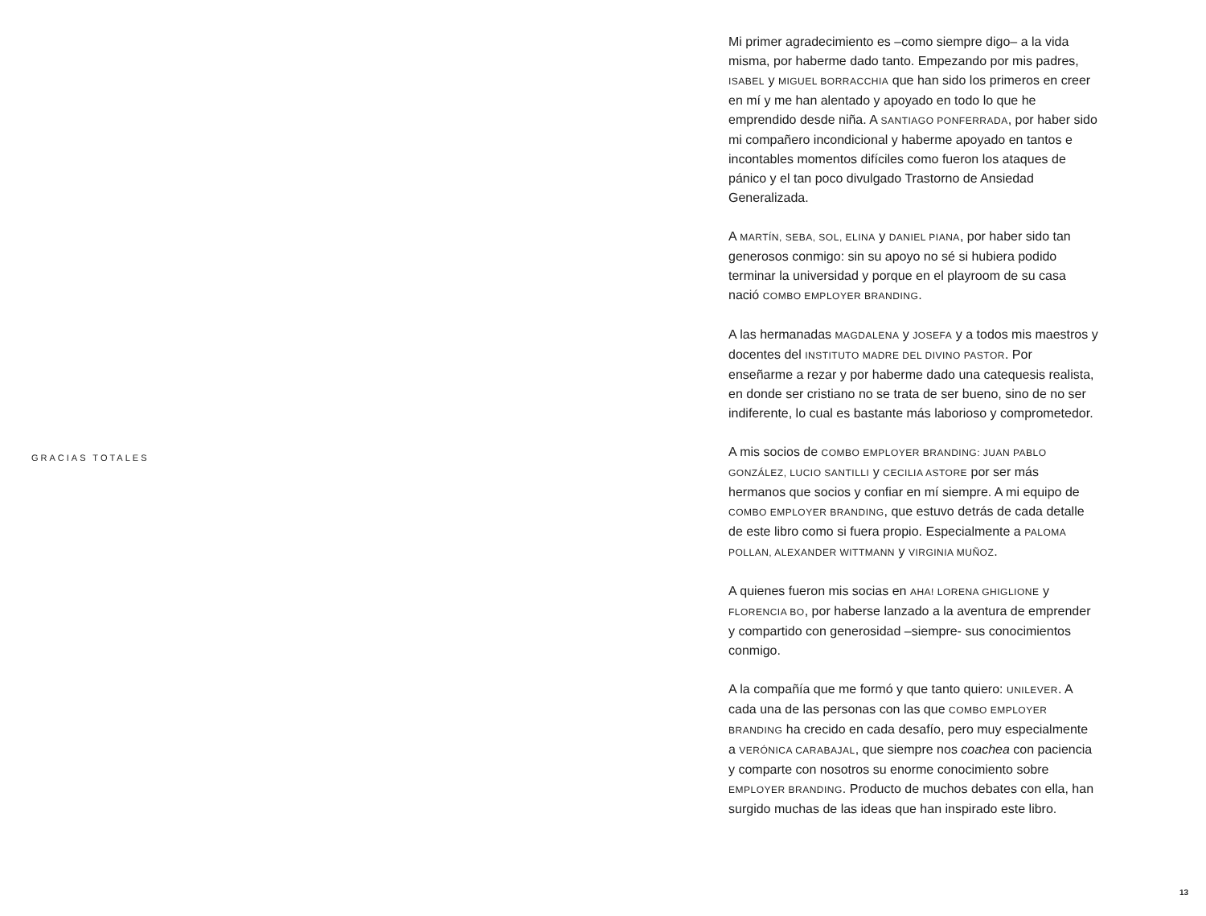GRACIAS TOTALES
Mi primer agradecimiento es –como siempre digo– a la vida misma, por haberme dado tanto. Empezando por mis padres, ISABEL y MIGUEL BORRACCHIA que han sido los primeros en creer en mí y me han alentado y apoyado en todo lo que he emprendido desde niña. A SANTIAGO PONFERRADA, por haber sido mi compañero incondicional y haberme apoyado en tantos e incontables momentos difíciles como fueron los ataques de pánico y el tan poco divulgado Trastorno de Ansiedad Generalizada.
A MARTÍN, SEBA, SOL, ELINA y DANIEL PIANA, por haber sido tan generosos conmigo: sin su apoyo no sé si hubiera podido terminar la universidad y porque en el playroom de su casa nació COMBO EMPLOYER BRANDING.
A las hermanadas MAGDALENA y JOSEFA y a todos mis maestros y docentes del INSTITUTO MADRE DEL DIVINO PASTOR. Por enseñarme a rezar y por haberme dado una catequesis realista, en donde ser cristiano no se trata de ser bueno, sino de no ser indiferente, lo cual es bastante más laborioso y comprometedor.
A mis socios de COMBO EMPLOYER BRANDING: JUAN PABLO GONZÁLEZ, LUCIO SANTILLI y CECILIA ASTORE por ser más hermanos que socios y confiar en mí siempre. A mi equipo de COMBO EMPLOYER BRANDING, que estuvo detrás de cada detalle de este libro como si fuera propio. Especialmente a PALOMA POLLAN, ALEXANDER WITTMANN y VIRGINIA MUÑOZ.
A quienes fueron mis socias en AHA! LORENA GHIGLIONE y FLORENCIA BO, por haberse lanzado a la aventura de emprender y compartido con generosidad –siempre- sus conocimientos conmigo.
A la compañía que me formó y que tanto quiero: UNILEVER. A cada una de las personas con las que COMBO EMPLOYER BRANDING ha crecido en cada desafío, pero muy especialmente a VERÓNICA CARABAJAL, que siempre nos coachea con paciencia y comparte con nosotros su enorme conocimiento sobre EMPLOYER BRANDING. Producto de muchos debates con ella, han surgido muchas de las ideas que han inspirado este libro.
13